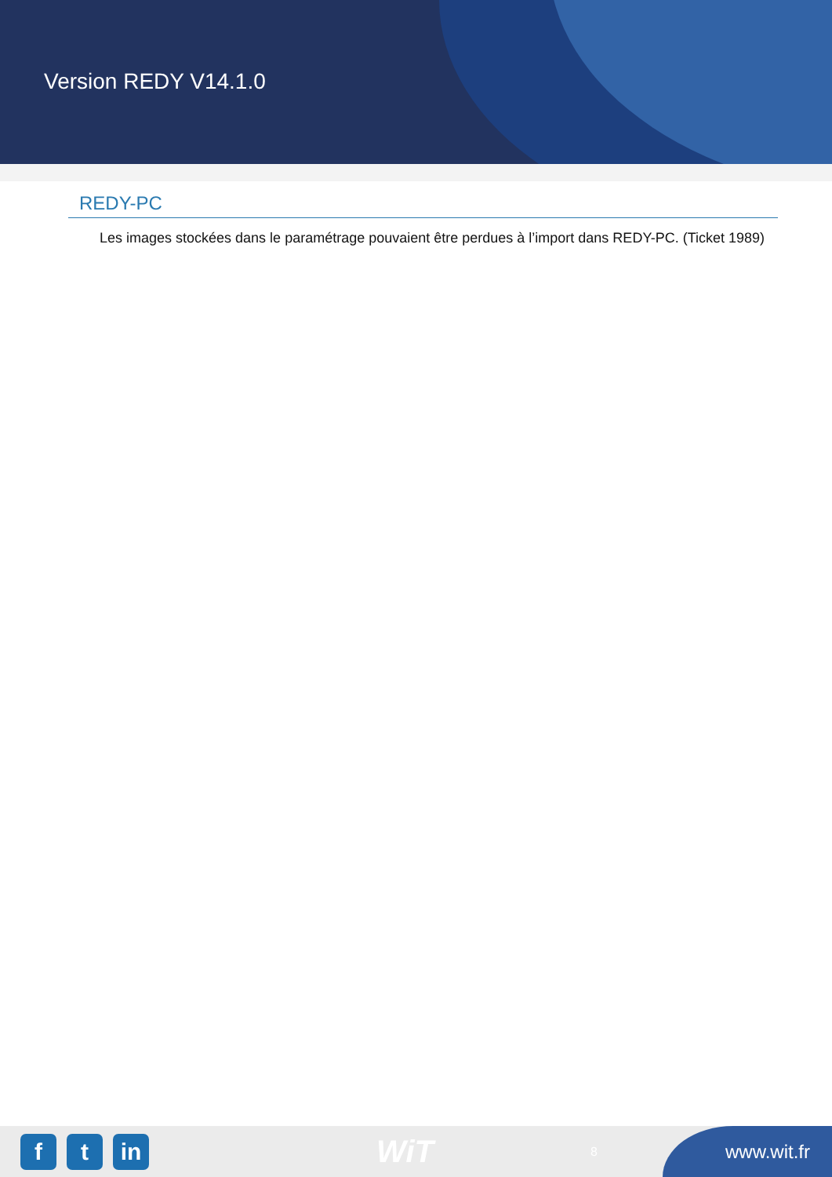Version REDY V14.1.0
REDY-PC
Les images stockées dans le paramétrage pouvaient être perdues à l’import dans REDY-PC. (Ticket 1989)
f t in
WiT
8
www.wit.fr